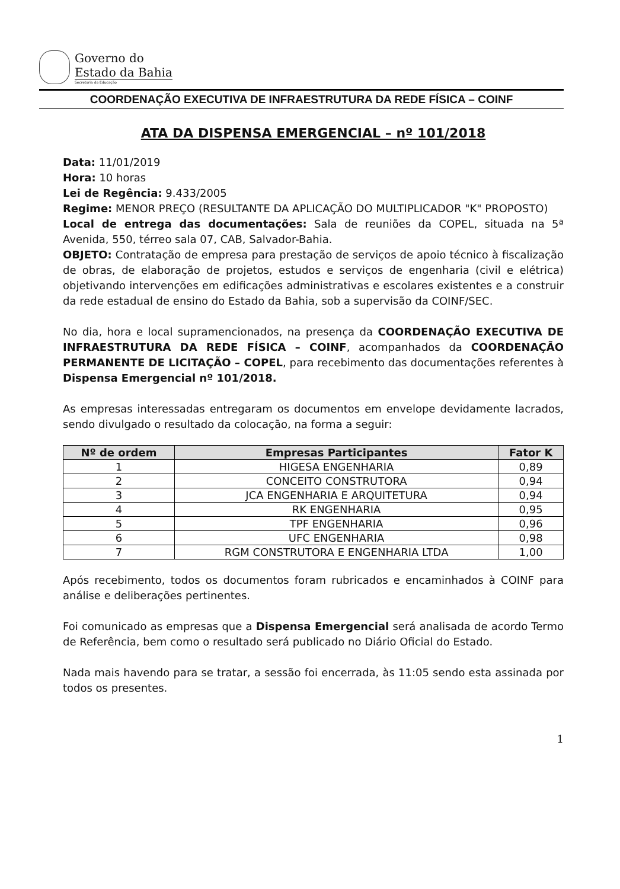Governo do
Estado da Bahia
Secretaria da Educação
COORDENAÇÃO EXECUTIVA DE INFRAESTRUTURA DA REDE FÍSICA – COINF
ATA DA DISPENSA EMERGENCIAL – nº 101/2018
Data: 11/01/2019
Hora: 10 horas
Lei de Regência: 9.433/2005
Regime: MENOR PREÇO (RESULTANTE DA APLICAÇÃO DO MULTIPLICADOR "K" PROPOSTO)
Local de entrega das documentações: Sala de reuniões da COPEL, situada na 5ª Avenida, 550, térreo sala 07, CAB, Salvador-Bahia.
OBJETO: Contratação de empresa para prestação de serviços de apoio técnico à fiscalização de obras, de elaboração de projetos, estudos e serviços de engenharia (civil e elétrica) objetivando intervenções em edificações administrativas e escolares existentes e a construir da rede estadual de ensino do Estado da Bahia, sob a supervisão da COINF/SEC.
No dia, hora e local supramencionados, na presença da COORDENAÇÃO EXECUTIVA DE INFRAESTRUTURA DA REDE FÍSICA – COINF, acompanhados da COORDENAÇÃO PERMANENTE DE LICITAÇÃO – COPEL, para recebimento das documentações referentes à Dispensa Emergencial nº 101/2018.
As empresas interessadas entregaram os documentos em envelope devidamente lacrados, sendo divulgado o resultado da colocação, na forma a seguir:
| Nº de ordem | Empresas Participantes | Fator K |
| --- | --- | --- |
| 1 | HIGESA ENGENHARIA | 0,89 |
| 2 | CONCEITO CONSTRUTORA | 0,94 |
| 3 | JCA ENGENHARIA E ARQUITETURA | 0,94 |
| 4 | RK ENGENHARIA | 0,95 |
| 5 | TPF ENGENHARIA | 0,96 |
| 6 | UFC ENGENHARIA | 0,98 |
| 7 | RGM CONSTRUTORA E ENGENHARIA LTDA | 1,00 |
Após recebimento, todos os documentos foram rubricados e encaminhados à COINF para análise e deliberações pertinentes.
Foi comunicado as empresas que a Dispensa Emergencial será analisada de acordo Termo de Referência, bem como o resultado será publicado no Diário Oficial do Estado.
Nada mais havendo para se tratar, a sessão foi encerrada, às 11:05 sendo esta assinada por todos os presentes.
1